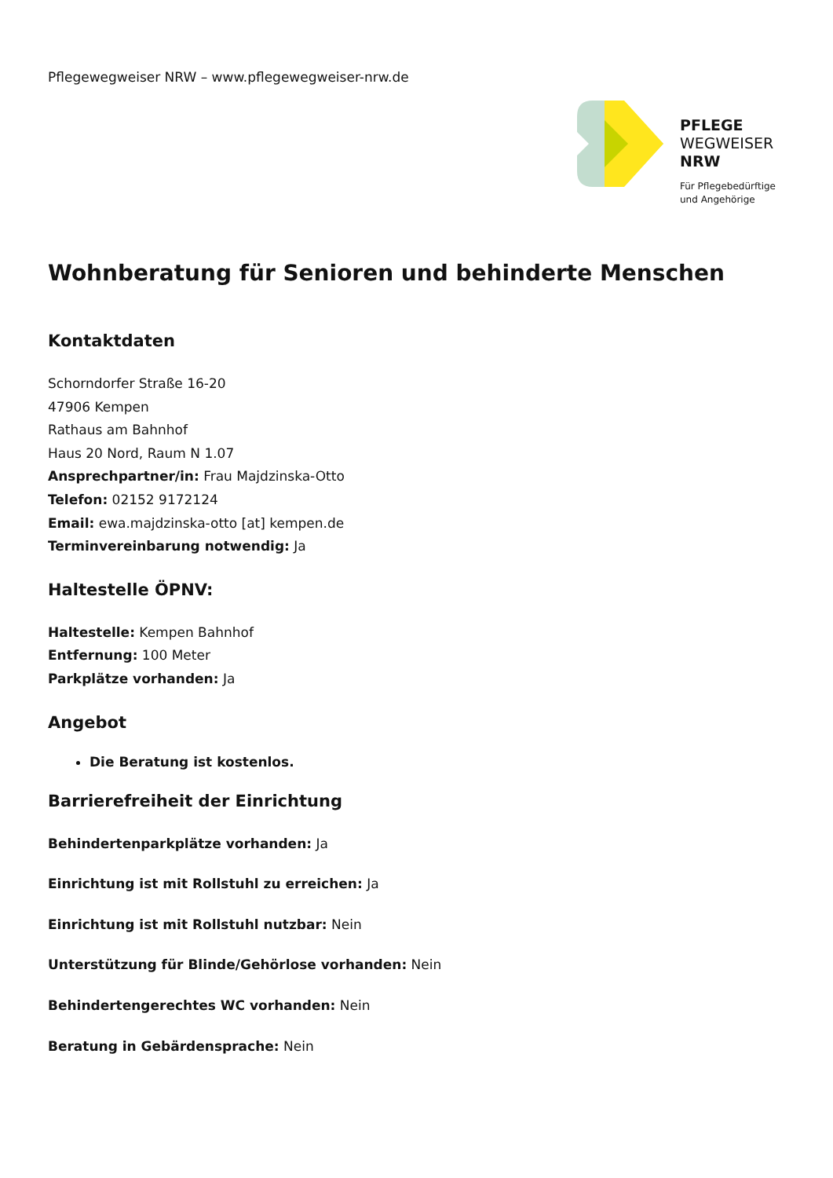Pflegewegweiser NRW – www.pflegewegweiser-nrw.de
PFLEGE
WEGWEISER
NRW
Für Pflegebedürftige
und Angehörige
Wohnberatung für Senioren und behinderte Menschen
Kontaktdaten
Schorndorfer Straße 16-20
47906 Kempen
Rathaus am Bahnhof
Haus 20 Nord, Raum N 1.07
Ansprechpartner/in: Frau Majdzinska-Otto
Telefon: 02152 9172124
Email: ewa.majdzinska-otto [at] kempen.de
Terminvereinbarung notwendig: Ja
Haltestelle ÖPNV:
Haltestelle: Kempen Bahnhof
Entfernung: 100 Meter
Parkplätze vorhanden: Ja
Angebot
Die Beratung ist kostenlos.
Barrierefreiheit der Einrichtung
Behindertenparkplätze vorhanden: Ja
Einrichtung ist mit Rollstuhl zu erreichen: Ja
Einrichtung ist mit Rollstuhl nutzbar: Nein
Unterstützung für Blinde/Gehörlose vorhanden: Nein
Behindertengerechtes WC vorhanden: Nein
Beratung in Gebärdensprache: Nein